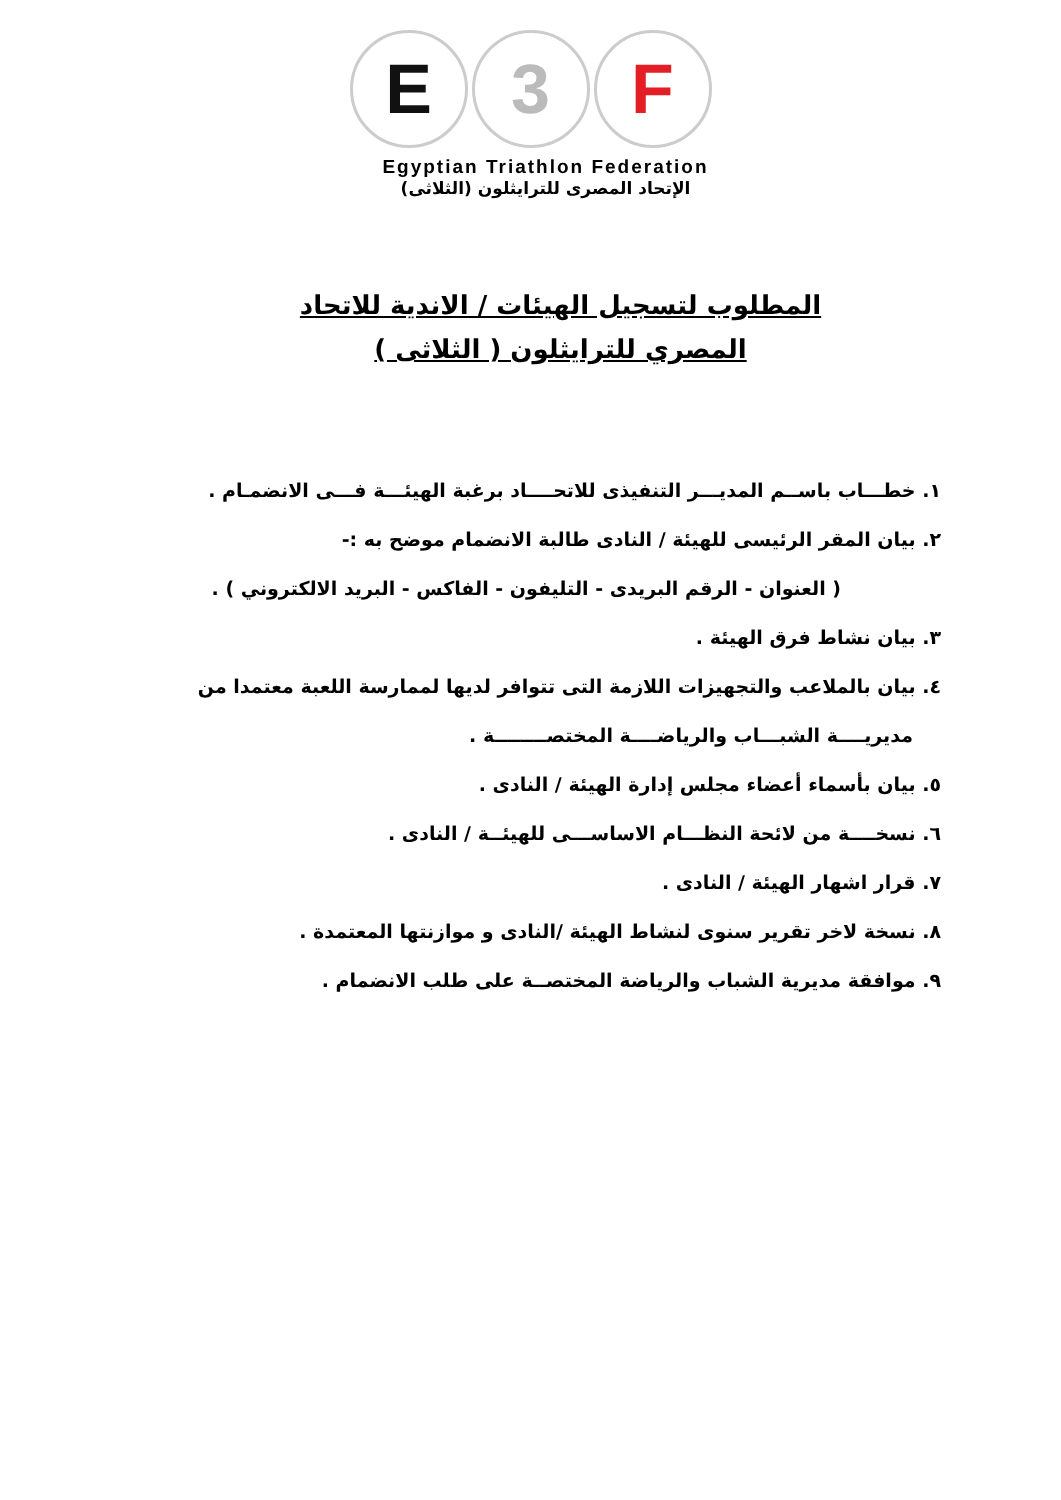E 3 F
Egyptian Triathlon Federation
الإتحاد المصرى للترايثلون (الثلاثى)
المطلوب لتسجيل الهيئات / الاندية للاتحاد
المصري للترايثلون ( الثلاثى )
١. خطـــاب باســم المديـــر التنفيذى للاتحــــاد برغبة الهيئـــة فـــى الانضمـام .
٢. بيان المقر الرئيسى للهيئة / النادى طالبة الانضمام موضح به :-
( العنوان - الرقم البريدى - التليفون - الفاكس - البريد الالكتروني ) .
٣. بيان نشاط فرق الهيئة .
٤. بيان بالملاعب والتجهيزات اللازمة التى تتوافر لديها لممارسة اللعبة معتمدا من
مديريــــة الشبـــاب والرياضــــة المختصــــــــة .
٥. بيان بأسماء أعضاء مجلس إدارة الهيئة / النادى .
٦. نسخــــة من لائحة النظـــام الاساســـى للهيئــة / النادى .
٧. قرار اشهار الهيئة / النادى .
٨. نسخة لاخر تقرير سنوى لنشاط الهيئة /النادى و موازنتها المعتمدة .
٩. موافقة مديرية الشباب والرياضة المختصــة على طلب الانضمام .